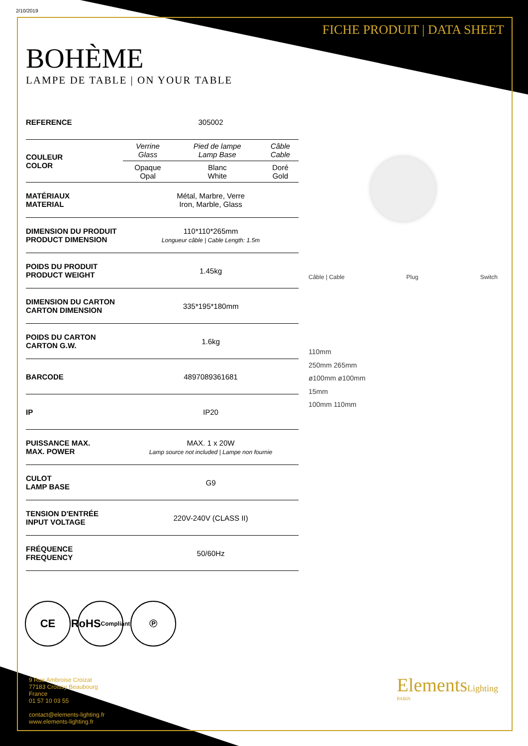2/10/2019
FICHE PRODUIT | DATA SHEET
BOHÈME
LAMPE DE TABLE | ON YOUR TABLE
| REFERENCE | 305002 | | |
| COULEUR COLOR | Verrine Glass | Pied de lampe Lamp Base | Câble Cable |
| | Opaque Opal | Blanc White | Doré Gold |
| MATÉRIAUX MATERIAL | Métal, Marbre, Verre Iron, Marble, Glass | | |
| DIMENSION DU PRODUIT PRODUCT DIMENSION | 110*110*265mm Longueur câble / Cable Length: 1.5m | | |
| POIDS DU PRODUIT PRODUCT WEIGHT | 1.45kg | | |
| DIMENSION DU CARTON CARTON DIMENSION | 335*195*180mm | | |
| POIDS DU CARTON CARTON G.W. | 1.6kg | | |
| BARCODE | 4897089361681 | | |
| IP | IP20 | | |
| PUISSANCE MAX. MAX. POWER | MAX. 1 x 20W Lamp source not included / Lampe non fournie | | |
| CULOT LAMP BASE | G9 | | |
| TENSION D'ENTRÉE INPUT VOLTAGE | 220V-240V (CLASS II) | | |
| FRÉQUENCE FREQUENCY | 50/60Hz | | |
Câble | Cable Plug Switch
110mm
250mm 265mm
ø100mm ø100mm
15mm
100mm 110mm
CE RoHS
Compliant
℗
9 Rue Ambroise Croizat
77183 Croissy Beaubourg
France
01 57 10 03 55
contact@elements-lighting.fr
www.elements-lighting.fr
ElementsLighting
PARIS